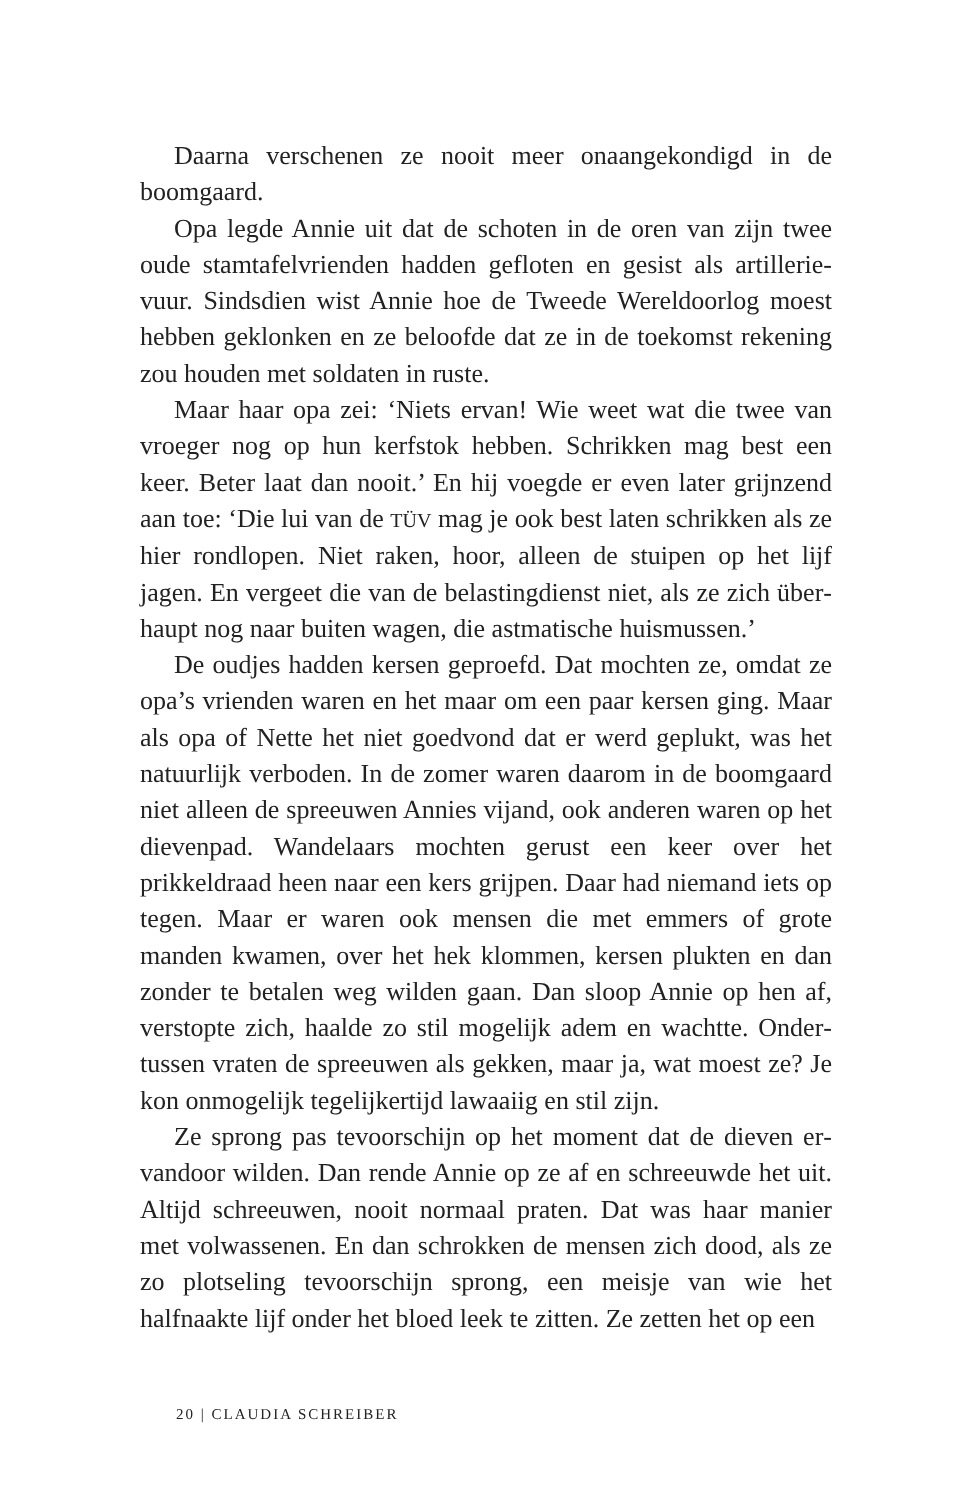Daarna verschenen ze nooit meer onaangekondigd in de boomgaard.
Opa legde Annie uit dat de schoten in de oren van zijn twee oude stamtafelvrienden hadden gefloten en gesist als artillerie­vuur. Sindsdien wist Annie hoe de Tweede Wereldoorlog moest hebben geklonken en ze beloofde dat ze in de toekomst rekening zou houden met soldaten in ruste.
Maar haar opa zei: ‘Niets ervan! Wie weet wat die twee van vroeger nog op hun kerfstok hebben. Schrikken mag best een keer. Beter laat dan nooit.’ En hij voegde er even later grijnzend aan toe: ‘Die lui van de TÜV mag je ook best laten schrikken als ze hier rondlopen. Niet raken, hoor, alleen de stuipen op het lijf jagen. En vergeet die van de belastingdienst niet, als ze zich über­haupt nog naar buiten wagen, die astmatische huismussen.’
De oudjes hadden kersen geproefd. Dat mochten ze, omdat ze opa’s vrienden waren en het maar om een paar kersen ging. Maar als opa of Nette het niet goedvond dat er werd geplukt, was het natuurlijk verboden. In de zomer waren daarom in de boom­gaard niet alleen de spreeuwen Annies vijand, ook anderen waren op het dievenpad. Wandelaars mochten gerust een keer over het prikkeldraad heen naar een kers grijpen. Daar had niemand iets op tegen. Maar er waren ook mensen die met emmers of grote manden kwamen, over het hek klommen, kersen plukten en dan zonder te betalen weg wilden gaan. Dan sloop Annie op hen af, verstopte zich, haalde zo stil mogelijk adem en wachtte. Onder­tussen vraten de spreeuwen als gekken, maar ja, wat moest ze? Je kon onmogelijk tegelijkertijd lawaaiig en stil zijn.
Ze sprong pas tevoorschijn op het moment dat de dieven er­vandoor wilden. Dan rende Annie op ze af en schreeuwde het uit. Altijd schreeuwen, nooit normaal praten. Dat was haar ma­nier met volwassenen. En dan schrokken de mensen zich dood, als ze zo plotseling tevoorschijn sprong, een meisje van wie het halfnaakte lijf onder het bloed leek te zitten. Ze zetten het op een
20 | CLAUDIA SCHREIBER